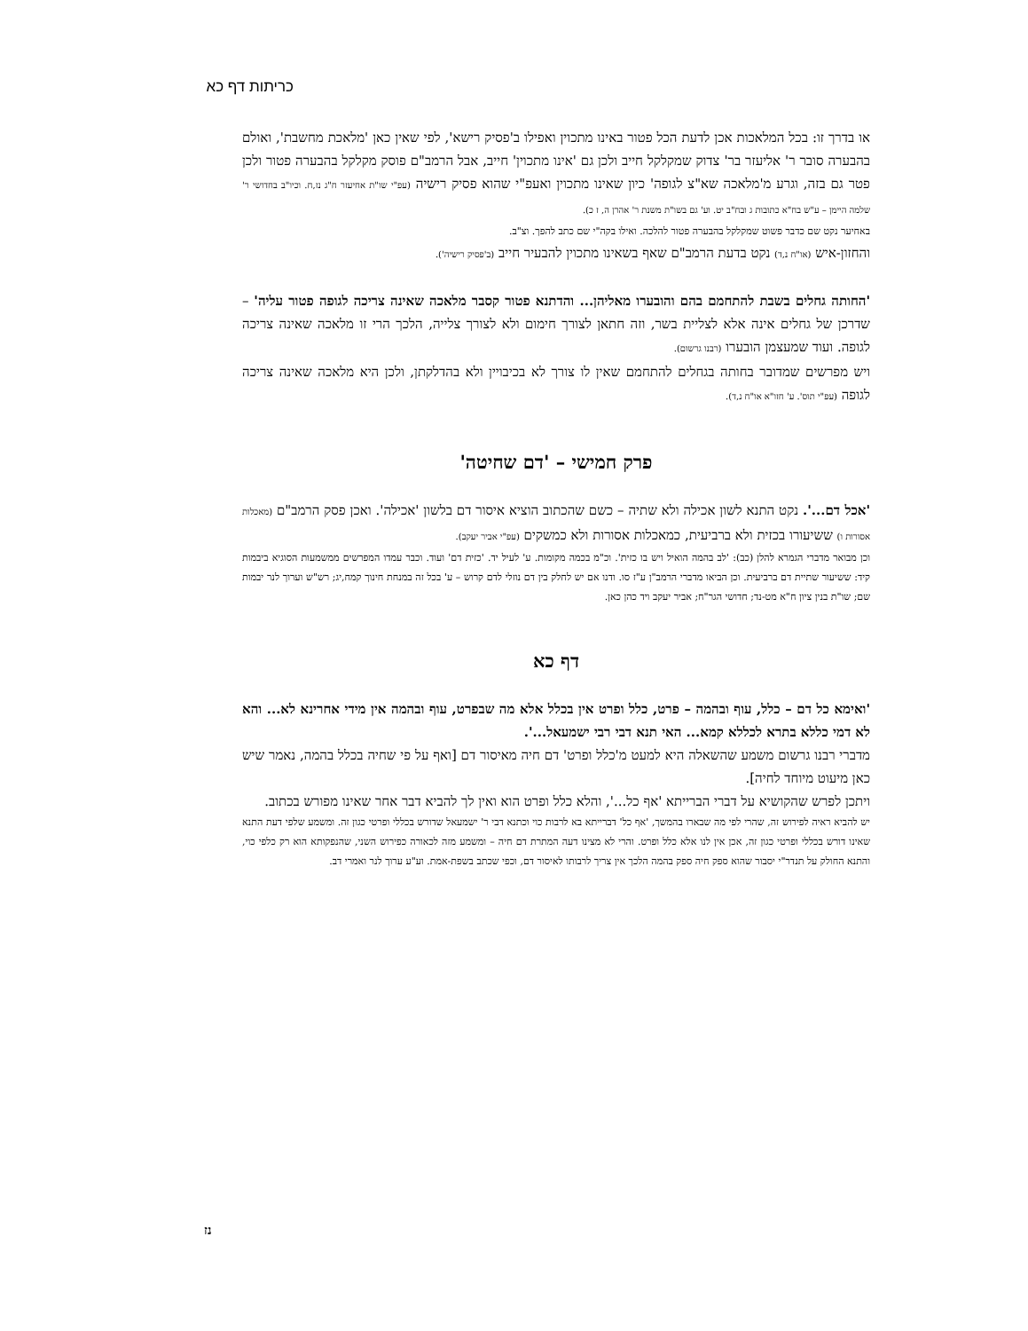כריתות דף כא
או בדרך זו: בכל המלאכות אכן לדעת הכל פטור באינו מתכוין ואפילו ב'פסיק רישא', לפי שאין כאן 'מלאכת מחשבת', ואולם בהבערה סובר ר' אליעזר בר' צדוק שמקלקל חייב ולכן גם 'אינו מתכוין' חייב, אבל הרמב"ם פוסק מקלקל בהבערה פטור ולכן פטר גם בזה, וגרע מ'מלאכה שא"צ לגופה' כיון שאינו מתכוין ואעפ"י שהוא פסיק רישיה (עפ"י שו"ת אחיעזר ח"ג נז,ח. וכיו"ב בחדושי ר' שלמה היימן – ע"ש בח"א כתובות ג ובח"ב יט. וע' גם בשו"ת משנת ר' אהרן ה, ז כ).
באחיער נקט שם כדבר פשוט שמקלקל בהבערה פטור להלכה. ואילו בקה"י שם כתב להפך. וצ"ב.
והחזון-איש (או"ח נ,ד) נקט בדעת הרמב"ם שאף בשאינו מתכוין להבעיר חייב (ב'פסיק רישיה').
'החותה גחלים בשבת להתחמם בהם והובערו מאליהן... והדתנא פטור קסבר מלאכה שאינה צריכה לגופה פטור עליה' – שדרכן של גחלים אינה אלא לצליית בשר, וזה חתאן לצורך חימום ולא לצורך צלייה, הלכך הרי זו מלאכה שאינה צריכה לגופה. ועוד שמעצמן הובערו (רבנו גרשום).
ויש מפרשים שמדובר בחותה בגחלים להתחמם שאין לו צורך לא בכיבויין ולא בהדלקתן, ולכן היא מלאכה שאינה צריכה לגופה (עפ"י תוס'. ע' חזו"א או"ח נ,ד).
פרק חמישי – 'דם שחיטה'
'אכל דם...'. נקט התנא לשון אכילה ולא שתיה – כשם שהכתוב הוציא איסור דם בלשון 'אכילה'. ואכן פסק הרמב"ם (מאכלות אסורות ו) ששיעורו בכזית ולא ברביעית, כמאכלות אסורות ולא כמשקים (עפ"י אביר יעקב).
וכן מבואר מדברי הגמרא להלן (כב): 'לב בהמה הואיל ויש בו כזית'. וכ"מ בכמה מקומות. ע' לעיל יד. 'כזית דם' ועוד. וכבר עמדו המפרשים ממשמעות הסוגיא ביבמות קיד: ששיעור שתיית דם ברביעית. וכן הביאו מדברי הרמב"ן ע"ז סו. ודנו אם יש לחלק בין דם נוזלי לדם קרוש – ע' בכל זה במנחת חינוך קמח,יג; רש"ש וערוך לנר יבמות שם; שו"ת בנין ציון ח"א מט-נד; חדושי הגר"ח; אביר יעקב ויד כהן כאן.
דף כא
'ואימא כל דם – כלל, עוף ובהמה – פרט, כלל ופרט אין בכלל אלא מה שבפרט, עוף ובהמה אין מידי אחרינא לא... והא לא דמי כללא בתרא לכללא קמא... האי תנא דבי רבי ישמעאל...'.
מדברי רבנו גרשום משמע שהשאלה היא למעט מ'כלל ופרט' דם חיה מאיסור דם [ואף על פי שחיה בכלל בהמה, נאמר שיש כאן מיעוט מיוחד לחיה].
ויתכן לפרש שהקושיא על דברי הברייתא 'אף כל...', והלא כלל ופרט הוא ואין לך להביא דבר אחר שאינו מפורש בכתוב.
יש להביא ראיה לפירוש זה, שהרי לפי מה שבארו בהמשך, 'אף כל' דברייתא בא לרבות כוי וכתנא דבי ר' ישמעאל שדורש בכללי ופרטי כגון זה. ומשמע שלפי דעת התנא שאינו דורש בכללי ופרטי כגון זה, אכן אין לנו אלא כלל ופרט. והרי לא מצינו דעה המתרת דם חיה – ומשמע מזה לכאורה כפירוש השני, שהנפקותא הוא רק כלפי כוי, והתנא החולק על תנדר"י יסבור שהוא ספק חיה ספק בהמה הלכך אין צריך לרבותו לאיסור דם, וכפי שכתב בשפת-אמת. וע"ע ערוך לנר ואמרי דב.
נז